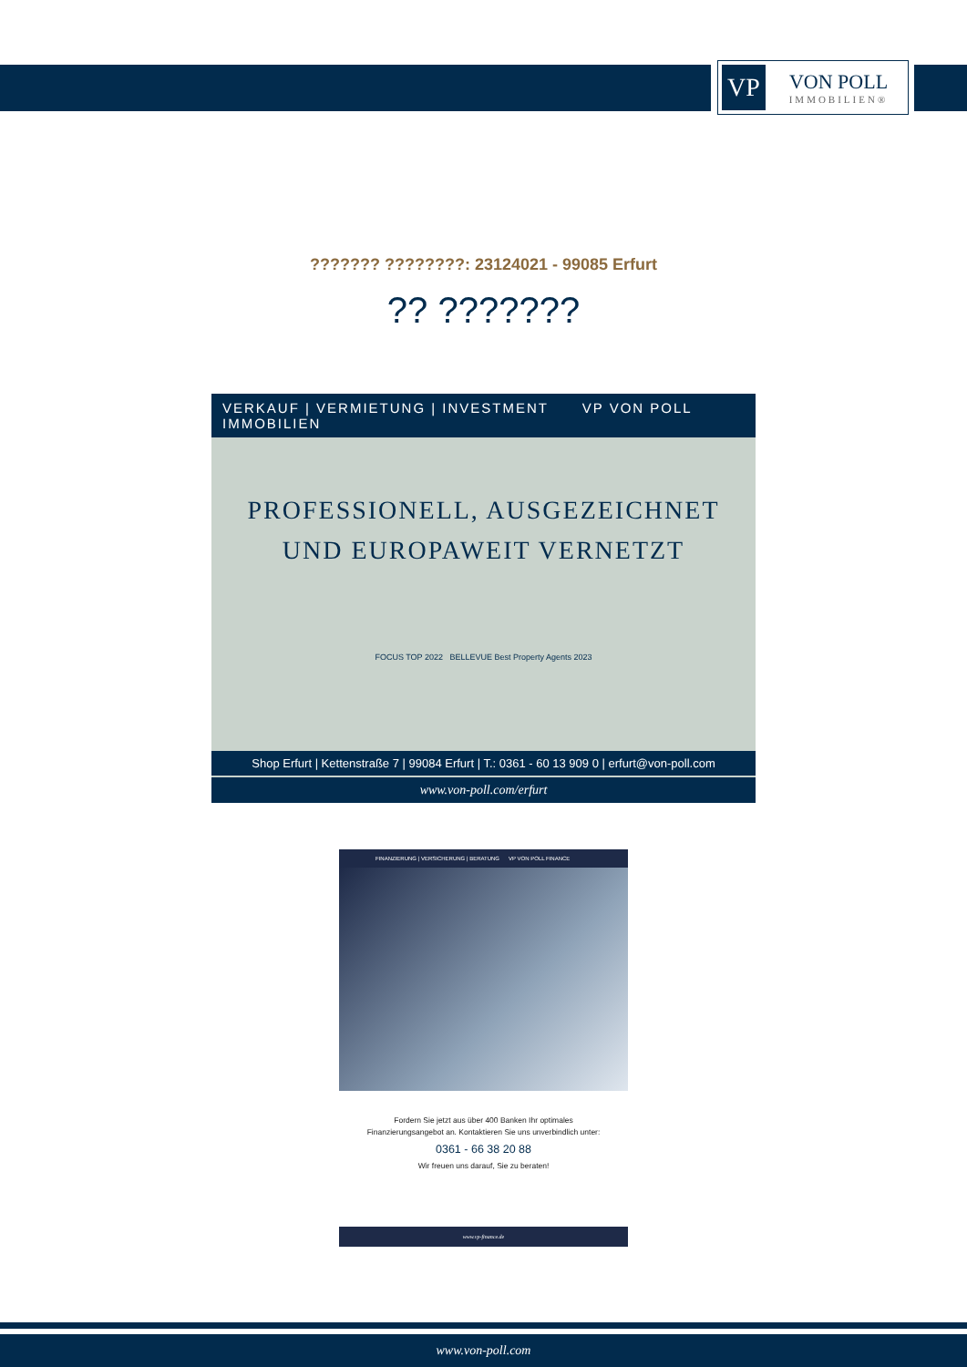VP
VON POLL
IMMOBILIEN®
??????? ????????: 23124021 - 99085 Erfurt
?? ???????
VERKAUF | VERMIETUNG | INVESTMENT VP VON POLL IMMOBILIEN
PROFESSIONELL, AUSGEZEICHNET
UND EUROPAWEIT VERNETZT
FOCUS TOP 2022 BELLEVUE Best Property Agents 2023
Shop Erfurt | Kettenstraße 7 | 99084 Erfurt | T.: 0361 - 60 13 909 0 | erfurt@von-poll.com
www.von-poll.com/erfurt
FINANZIERUNG | VERSICHERUNG | BERATUNG VP VON POLL FINANCE
Fordern Sie jetzt aus über 400 Banken Ihr optimales
Finanzierungsangebot an. Kontaktieren Sie uns unverbindlich unter:
0361 - 66 38 20 88
Wir freuen uns darauf, Sie zu beraten!
www.vp-finance.de
www.von-poll.com